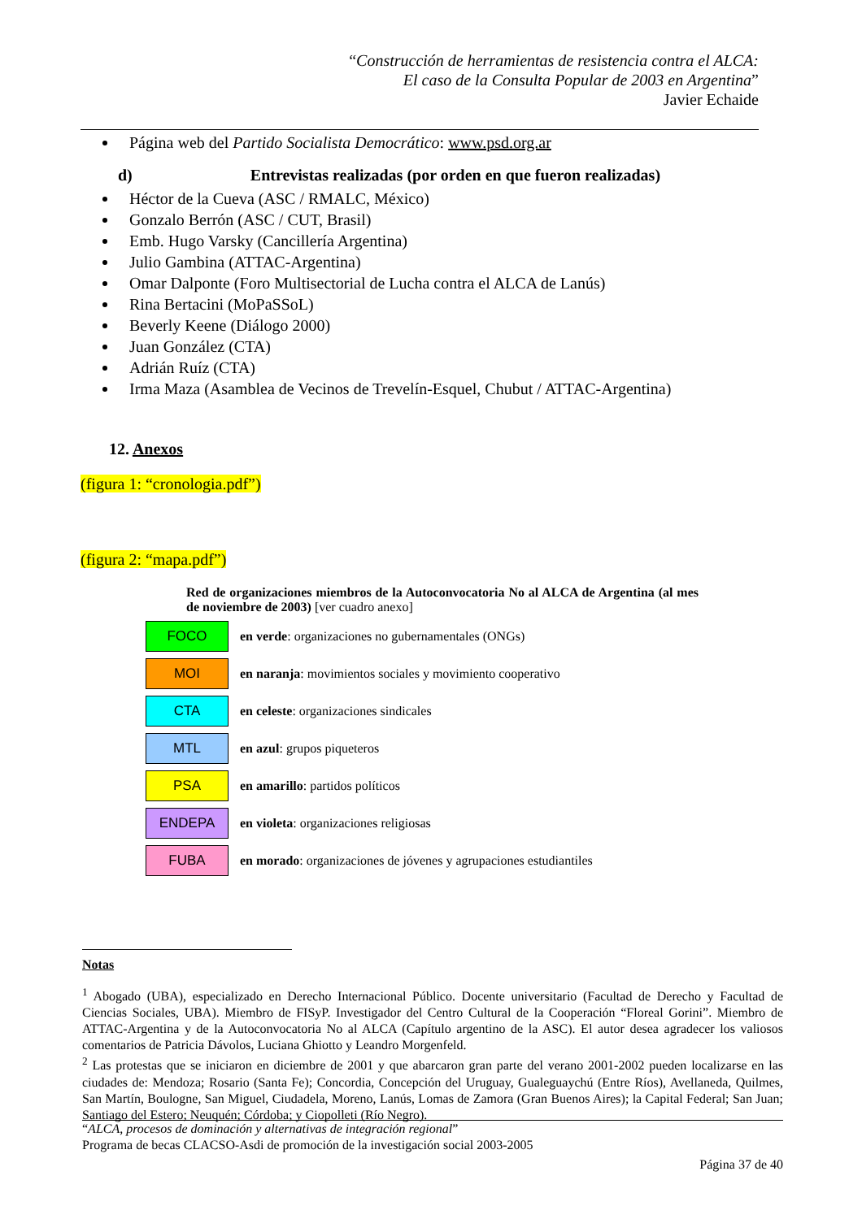“Construcción de herramientas de resistencia contra el ALCA:
El caso de la Consulta Popular de 2003 en Argentina”
Javier Echaide
Página web del Partido Socialista Democrático: www.psd.org.ar
d) Entrevistas realizadas (por orden en que fueron realizadas)
Héctor de la Cueva (ASC / RMALC, México)
Gonzalo Berrón (ASC / CUT, Brasil)
Emb. Hugo Varsky (Cancillería Argentina)
Julio Gambina (ATTAC-Argentina)
Omar Dalponte (Foro Multisectorial de Lucha contra el ALCA de Lanús)
Rina Bertacini (MoPaSSoL)
Beverly Keene (Diálogo 2000)
Juan González (CTA)
Adrián Ruíz (CTA)
Irma Maza (Asamblea de Vecinos de Trevelín-Esquel, Chubut / ATTAC-Argentina)
12. Anexos
(figura 1: “cronologia.pdf”)
(figura 2: “mapa.pdf”)
Red de organizaciones miembros de la Autoconvocatoria No al ALCA de Argentina (al mes de noviembre de 2003) [ver cuadro anexo]
| FOCO | en verde : organizaciones no gubernamentales (ONGs) |
| MOI | en naranja : movimientos sociales y movimiento cooperativo |
| CTA | en celeste : organizaciones sindicales |
| MTL | en azul : grupos piqueteros |
| PSA | en amarillo : partidos políticos |
| ENDEPA | en violeta : organizaciones religiosas |
| FUBA | en morado : organizaciones de jóvenes y agrupaciones estudiantiles |
Notas
<sup>1</sup> Abogado (UBA), especializado en Derecho Internacional Público. Docente universitario (Facultad de Derecho y Facultad de Ciencias Sociales, UBA). Miembro de FISyP. Investigador del Centro Cultural de la Cooperación “Floreal Gorini”. Miembro de ATTAC-Argentina y de la Autoconvocatoria No al ALCA (Capítulo argentino de la ASC). El autor desea agradecer los valiosos comentarios de Patricia Dávolos, Luciana Ghiotto y Leandro Morgenfeld.
<sup>2</sup> Las protestas que se iniciaron en diciembre de 2001 y que abarcaron gran parte del verano 2001-2002 pueden localizarse en las ciudades de: Mendoza; Rosario (Santa Fe); Concordia, Concepción del Uruguay, Gualeguaychú (Entre Ríos), Avellaneda, Quilmes, San Martín, Boulogne, San Miguel, Ciudadela, Moreno, Lanús, Lomas de Zamora (Gran Buenos Aires); la Capital Federal; San Juan; Santiago del Estero; Neuquén; Córdoba; y Ciopolleti (Río Negro).
“ALCA, procesos de dominación y alternativas de integración regional”
Programa de becas CLACSO-Asdi de promoción de la investigación social 2003-2005
Página 37 de 40